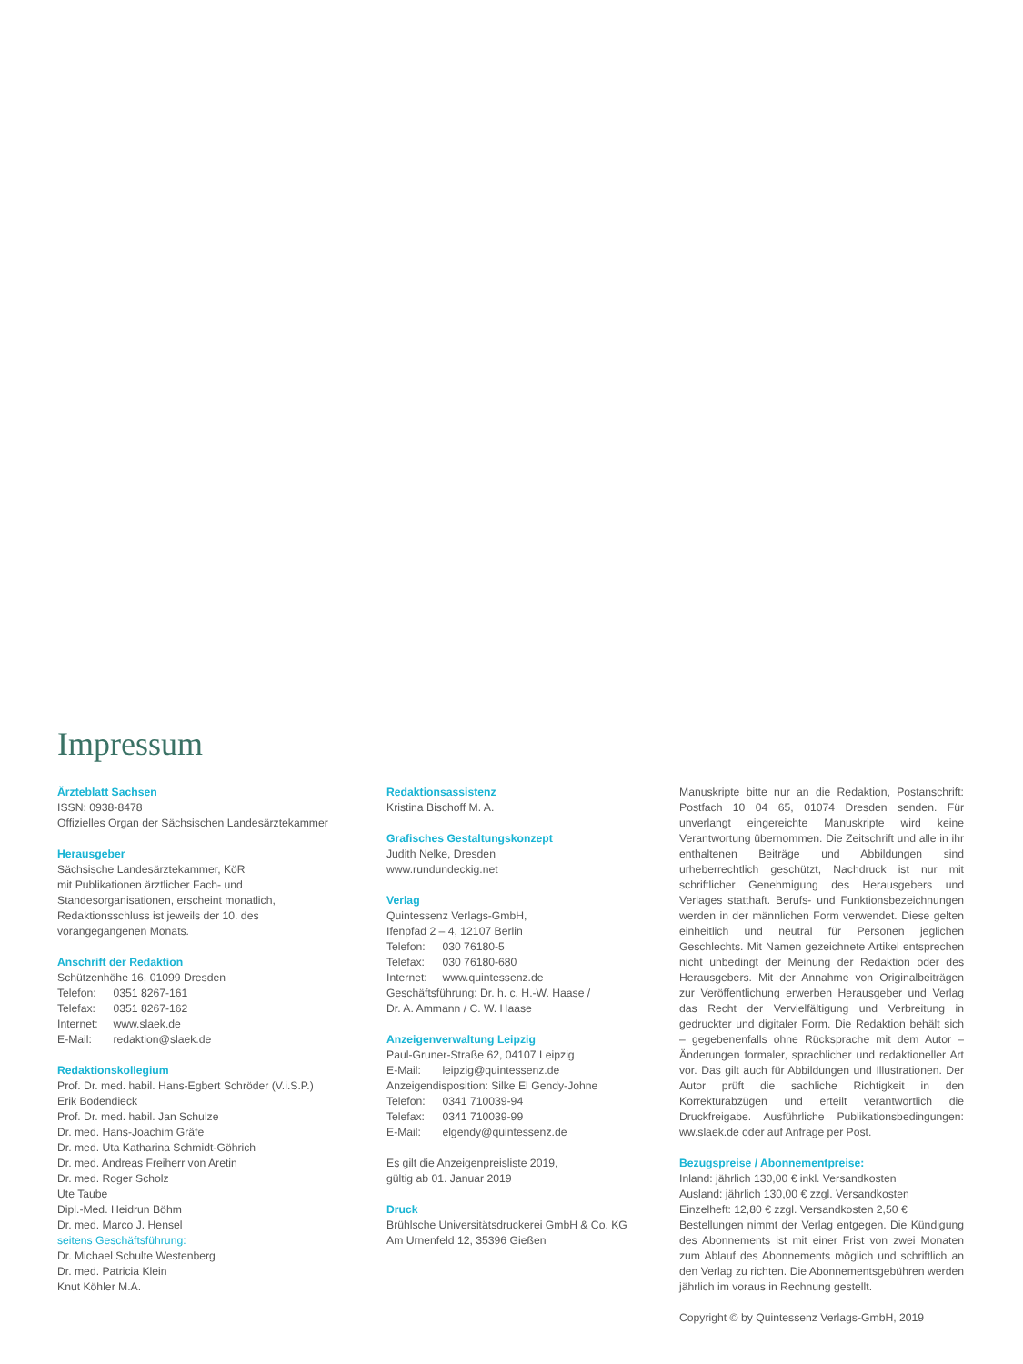Impressum
Ärzteblatt Sachsen
ISSN: 0938-8478
Offizielles Organ der Sächsischen Landesärztekammer
Herausgeber
Sächsische Landesärztekammer, KöR
mit Publikationen ärztlicher Fach- und
Standesorganisationen, erscheint monatlich,
Redaktionsschluss ist jeweils der 10. des
vorangegangenen Monats.
Anschrift der Redaktion
Schützenhöhe 16, 01099 Dresden
Telefon: 0351 8267-161
Telefax: 0351 8267-162
Internet: www.slaek.de
E-Mail: redaktion@slaek.de
Redaktionskollegium
Prof. Dr. med. habil. Hans-Egbert Schröder (V.i.S.P.)
Erik Bodendieck
Prof. Dr. med. habil. Jan Schulze
Dr. med. Hans-Joachim Gräfe
Dr. med. Uta Katharina Schmidt-Göhrich
Dr. med. Andreas Freiherr von Aretin
Dr. med. Roger Scholz
Ute Taube
Dipl.-Med. Heidrun Böhm
Dr. med. Marco J. Hensel
seitens Geschäftsführung:
Dr. Michael Schulte Westenberg
Dr. med. Patricia Klein
Knut Köhler M.A.
Redaktionsassistenz
Kristina Bischoff M. A.
Grafisches Gestaltungskonzept
Judith Nelke, Dresden
www.rundundeckig.net
Verlag
Quintessenz Verlags-GmbH,
Ifenpfad 2 – 4, 12107 Berlin
Telefon: 030 76180-5
Telefax: 030 76180-680
Internet: www.quintessenz.de
Geschäftsführung: Dr. h. c. H.-W. Haase /
Dr. A. Ammann / C. W. Haase
Anzeigenverwaltung Leipzig
Paul-Gruner-Straße 62, 04107 Leipzig
E-Mail: leipzig@quintessenz.de
Anzeigendisposition: Silke El Gendy-Johne
Telefon: 0341 710039-94
Telefax: 0341 710039-99
E-Mail: elgendy@quintessenz.de
Es gilt die Anzeigenpreisliste 2019,
gültig ab 01. Januar 2019
Druck
Brühlsche Universitätsdruckerei GmbH & Co. KG
Am Urnenfeld 12, 35396 Gießen
Manuskripte bitte nur an die Redaktion, Postanschrift: Postfach 10 04 65, 01074 Dresden senden. Für unverlangt eingereichte Manuskripte wird keine Verantwortung übernommen. Die Zeitschrift und alle in ihr enthaltenen Beiträge und Abbildungen sind urheberrechtlich geschützt, Nachdruck ist nur mit schriftlicher Genehmigung des Herausgebers und Verlages statthaft. Berufs- und Funktionsbezeichnungen werden in der männlichen Form verwendet. Diese gelten einheitlich und neutral für Personen jeglichen Geschlechts. Mit Namen gezeichnete Artikel entsprechen nicht unbedingt der Meinung der Redaktion oder des Herausgebers. Mit der Annahme von Originalbeiträgen zur Veröffentlichung erwerben Herausgeber und Verlag das Recht der Vervielfältigung und Verbreitung in gedruckter und digitaler Form. Die Redaktion behält sich – gegebenenfalls ohne Rücksprache mit dem Autor – Änderungen formaler, sprachlicher und redaktioneller Art vor. Das gilt auch für Abbildungen und Illustrationen. Der Autor prüft die sachliche Richtigkeit in den Korrekturabzügen und erteilt verantwortlich die Druckfreigabe. Ausführliche Publikationsbedingungen: ww.slaek.de oder auf Anfrage per Post.
Bezugspreise / Abonnementpreise:
Inland: jährlich 130,00 € inkl. Versandkosten
Ausland: jährlich 130,00 € zzgl. Versandkosten
Einzelheft: 12,80 € zzgl. Versandkosten 2,50 €
Bestellungen nimmt der Verlag entgegen. Die Kündigung des Abonnements ist mit einer Frist von zwei Monaten zum Ablauf des Abonnements möglich und schriftlich an den Verlag zu richten. Die Abonnementsgebühren werden jährlich im voraus in Rechnung gestellt.
Copyright © by Quintessenz Verlags-GmbH, 2019